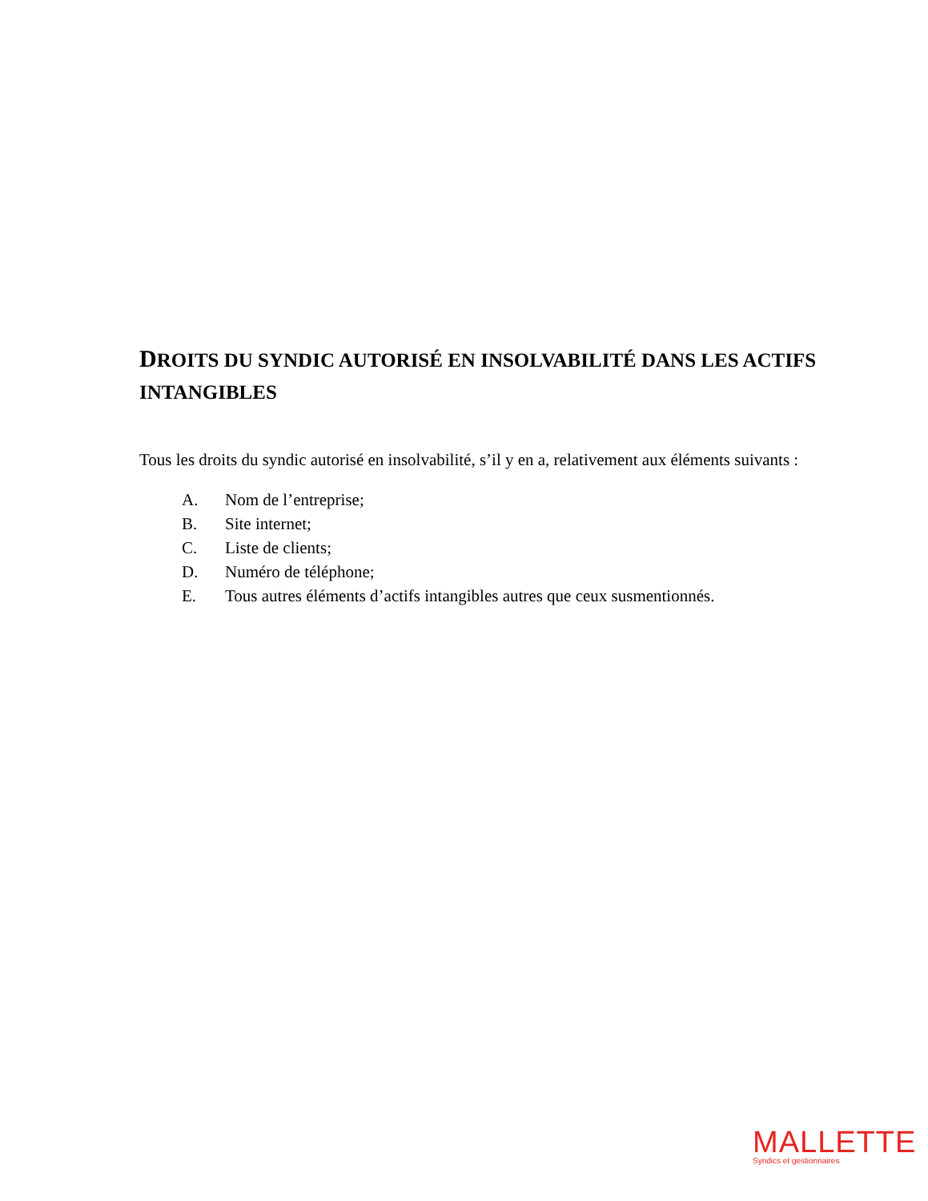DROITS DU SYNDIC AUTORISÉ EN INSOLVABILITÉ DANS LES ACTIFS INTANGIBLES
Tous les droits du syndic autorisé en insolvabilité, s’il y en a, relativement aux éléments suivants :
A. Nom de l’entreprise;
B. Site internet;
C. Liste de clients;
D. Numéro de téléphone;
E. Tous autres éléments d’actifs intangibles autres que ceux susmentionnés.
MALLETTE
Syndics et gestionnaires